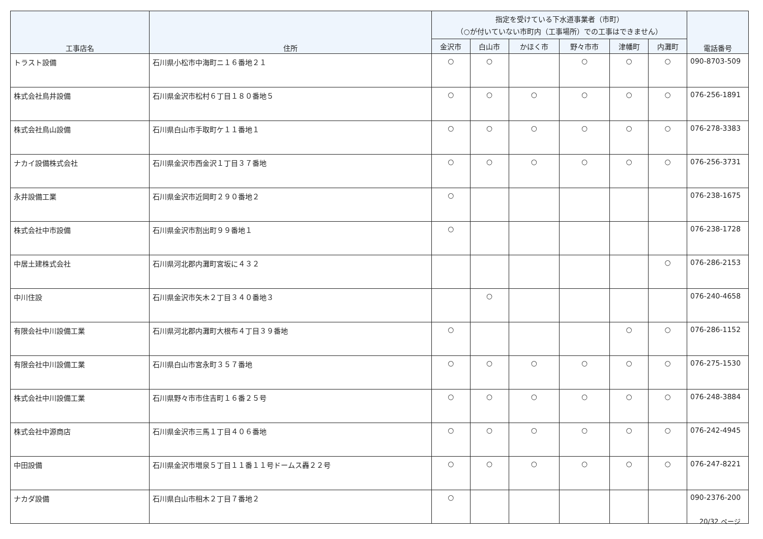| 工事店名 | 住所 | 指定を受けている下水道事業者（市町） （○が付いていない市町内（工事場所）での工事はできません） | | | | | | 電話番号 |
| --- | --- | --- | --- | --- | --- | --- | --- | --- |
| | | 金沢市 | 白山市 | かほく市 | 野々市市 | 津幡町 | 内灘町 | |
| トラスト設備 | 石川県小松市中海町ニ１６番地２１ | ○ | ○ | | ○ | ○ | ○ | 090-8703-509 |
| 株式会社鳥井設備 | 石川県金沢市松村６丁目１８０番地５ | ○ | ○ | ○ | ○ | ○ | ○ | 076-256-1891 |
| 株式会社鳥山設備 | 石川県白山市手取町ケ１１番地１ | ○ | ○ | ○ | ○ | ○ | ○ | 076-278-3383 |
| ナカイ設備株式会社 | 石川県金沢市西金沢１丁目３７番地 | ○ | ○ | ○ | ○ | ○ | ○ | 076-256-3731 |
| 永井設備工業 | 石川県金沢市近岡町２９０番地２ | ○ | | | | | | 076-238-1675 |
| 株式会社中市設備 | 石川県金沢市割出町９９番地１ | ○ | | | | | | 076-238-1728 |
| 中居土建株式会社 | 石川県河北郡内灘町宮坂に４３２ | | | | | | ○ | 076-286-2153 |
| 中川住設 | 石川県金沢市矢木２丁目３４０番地３ | | ○ | | | | | 076-240-4658 |
| 有限会社中川設備工業 | 石川県河北郡内灘町大根布４丁目３９番地 | ○ | | | | ○ | ○ | 076-286-1152 |
| 有限会社中川設備工業 | 石川県白山市宮永町３５７番地 | ○ | ○ | ○ | ○ | ○ | ○ | 076-275-1530 |
| 株式会社中川設備工業 | 石川県野々市市住吉町１６番２５号 | ○ | ○ | ○ | ○ | ○ | ○ | 076-248-3884 |
| 株式会社中源商店 | 石川県金沢市三馬１丁目４０６番地 | ○ | ○ | ○ | ○ | ○ | ○ | 076-242-4945 |
| 中田設備 | 石川県金沢市増泉５丁目１１番１１号ドームス轟２２号 | ○ | ○ | ○ | ○ | ○ | ○ | 076-247-8221 |
| ナカダ設備 | 石川県白山市相木２丁目７番地２ | ○ | | | | | | 090-2376-200 |
20/32 ページ